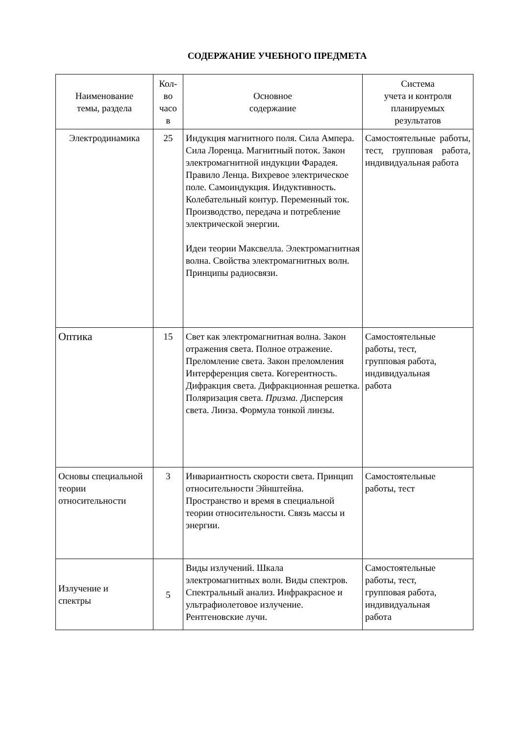СОДЕРЖАНИЕ УЧЕБНОГО ПРЕДМЕТА
| Наименование темы, раздела | Кол- во часо в | Основное содержание | Система учета и контроля планируемых результатов |
| --- | --- | --- | --- |
| Электродинамика | 25 | Индукция магнитного поля. Сила Ампера. Сила Лоренца. Магнитный поток. Закон электромагнитной индукции Фарадея. Правило Ленца. Вихревое электрическое поле. Самоиндукция. Индуктивность. Колебательный контур. Переменный ток. Производство, передача и потребление электрической энергии. Идеи теории Максвелла. Электромагнитная волна. Свойства электромагнитных волн. Принципы радиосвязи. | Самостоятельные работы, тест, групповая работа, индивидуальная работа |
| Оптика | 15 | Свет как электромагнитная волна. Закон отражения света. Полное отражение. Преломление света. Закон преломления Интерференция света. Когерентность. Дифракция света. Дифракционная решетка. Поляризация света. Призма. Дисперсия света. Линза. Формула тонкой линзы. | Самостоятельные работы, тест, групповая работа, индивидуальная работа |
| Основы специальной теории относительности | 3 | Инвариантность скорости света. Принцип относительности Эйнштейна. Пространство и время в специальной теории относительности. Связь массы и энергии. | Самостоятельные работы, тест |
| Излучение и спектры | 5 | Виды излучений. Шкала электромагнитных волн. Виды спектров. Спектральный анализ. Инфракрасное и ультрафиолетовое излучение. Рентгеновские лучи. | Самостоятельные работы, тест, групповая работа, индивидуальная работа |